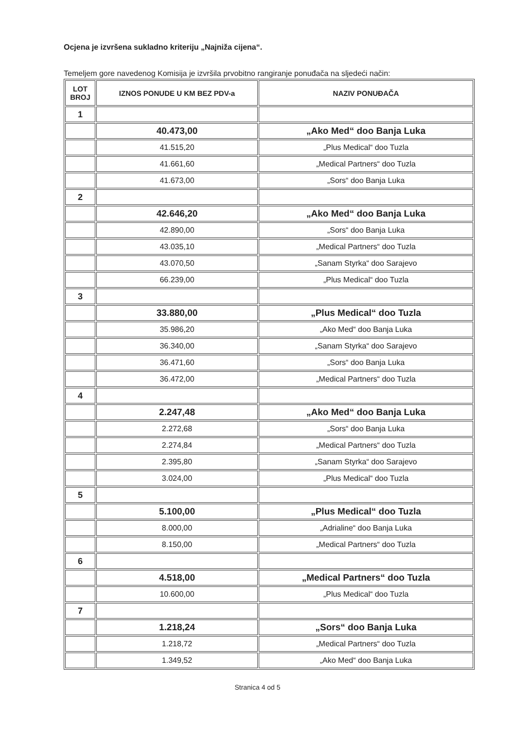Ocjena je izvršena sukladno kriteriju „Najniža cijena“.
Temeljem gore navedenog Komisija je izvršila prvobitno rangiranje ponuđača na sljedeći način:
| LOT BROJ | IZNOS PONUDE U KM BEZ PDV-a | NAZIV PONUĐAČA |
| --- | --- | --- |
| 1 | | |
| | 40.473,00 | „Ako Med“ doo Banja Luka |
| | 41.515,20 | „Plus Medical“ doo Tuzla |
| | 41.661,60 | „Medical Partners“ doo Tuzla |
| | 41.673,00 | „Sors“ doo Banja Luka |
| 2 | | |
| | 42.646,20 | „Ako Med“ doo Banja Luka |
| | 42.890,00 | „Sors“ doo Banja Luka |
| | 43.035,10 | „Medical Partners“ doo Tuzla |
| | 43.070,50 | „Sanam Styrka“ doo Sarajevo |
| | 66.239,00 | „Plus Medical“ doo Tuzla |
| 3 | | |
| | 33.880,00 | „Plus Medical“ doo Tuzla |
| | 35.986,20 | „Ako Med“ doo Banja Luka |
| | 36.340,00 | „Sanam Styrka“ doo Sarajevo |
| | 36.471,60 | „Sors“ doo Banja Luka |
| | 36.472,00 | „Medical Partners“ doo Tuzla |
| 4 | | |
| | 2.247,48 | „Ako Med“ doo Banja Luka |
| | 2.272,68 | „Sors“ doo Banja Luka |
| | 2.274,84 | „Medical Partners“ doo Tuzla |
| | 2.395,80 | „Sanam Styrka“ doo Sarajevo |
| | 3.024,00 | „Plus Medical“ doo Tuzla |
| 5 | | |
| | 5.100,00 | „Plus Medical“ doo Tuzla |
| | 8.000,00 | „Adrialine“ doo Banja Luka |
| | 8.150,00 | „Medical Partners“ doo Tuzla |
| 6 | | |
| | 4.518,00 | „Medical Partners“ doo Tuzla |
| | 10.600,00 | „Plus Medical“ doo Tuzla |
| 7 | | |
| | 1.218,24 | „Sors“ doo Banja Luka |
| | 1.218,72 | „Medical Partners“ doo Tuzla |
| | 1.349,52 | „Ako Med“ doo Banja Luka |
Stranica 4 od 5